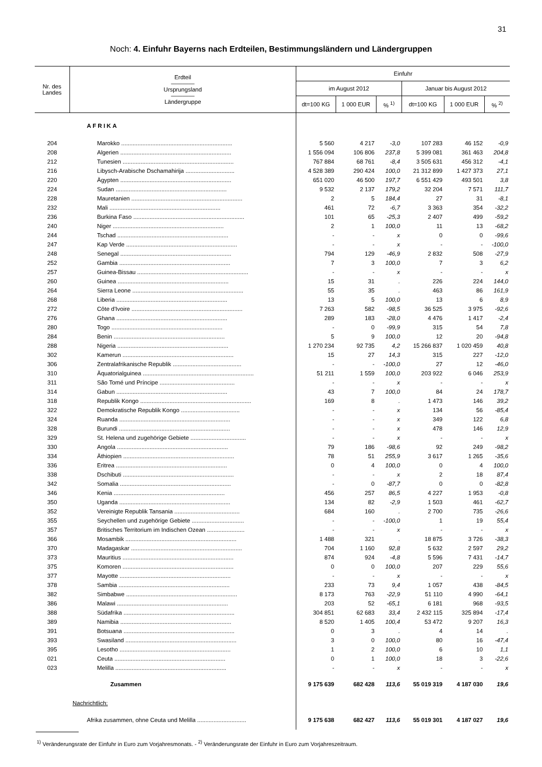31
Noch: 4. Einfuhr Bayerns nach Erdteilen, Bestimmungsländern und Ländergruppen
| Nr. des Landes | Erdteil ———— Ursprungsland ———— Ländergruppe | Einfuhr | | | | | |
| --- | --- | --- | --- | --- | --- | --- | --- |
| | | im August 2012 | | | Januar bis August 2012 | | |
| | | dt=100 KG | 1 000 EUR | % <sup>1)</sup> | dt=100 KG | 1 000 EUR | % <sup>2)</sup> |
| | AFRIKA | | | | | | |
| 204 | Marokko .................................................................... | 5 560 | 4 217 | -3,0 | 107 283 | 46 152 | -0,9 |
| 208 | Algerien .................................................................... | 1 556 094 | 106 806 | 237,8 | 5 399 081 | 361 463 | 204,8 |
| 212 | Tunesien .................................................................... | 767 884 | 68 761 | -8,4 | 3 505 631 | 456 312 | -4,1 |
| 216 | Libysch-Arabische Dschamahirija .............................. | 4 528 389 | 290 424 | 100,0 | 21 312 899 | 1 427 373 | 27,1 |
| 220 | Ägypten .................................................................... | 651 020 | 46 500 | 197,7 | 6 551 429 | 493 501 | 3,8 |
| 224 | Sudan .................................................................... | 9 532 | 2 137 | 179,2 | 32 204 | 7 571 | 111,7 |
| 228 | Mauretanien .................................................................... | 2 | 5 | 184,4 | 27 | 31 | -8,1 |
| 232 | Mali .................................................................... | 461 | 72 | -6,7 | 3 363 | 354 | -32,2 |
| 236 | Burkina Faso .................................................................... | 101 | 65 | -25,3 | 2 407 | 499 | -59,2 |
| 240 | Niger .................................................................... | 2 | 1 | 100,0 | 11 | 13 | -68,2 |
| 244 | Tschad .................................................................... | - | - | x | 0 | 0 | -99,6 |
| 247 | Kap Verde .................................................................... | - | - | x | - | - | -100,0 |
| 248 | Senegal .................................................................... | 794 | 129 | -46,9 | 2 832 | 508 | -27,9 |
| 252 | Gambia .................................................................... | 7 | 3 | 100,0 | 7 | 3 | 6,2 |
| 257 | Guinea-Bissau .................................................................... | - | - | x | - | - | x |
| 260 | Guinea .................................................................... | 15 | 31 | . | 226 | 224 | 144,0 |
| 264 | Sierra Leone .................................................................... | 55 | 35 | . | 463 | 86 | 161,9 |
| 268 | Liberia .................................................................... | 13 | 5 | 100,0 | 13 | 6 | 8,9 |
| 272 | Côte d'Ivoire .................................................................... | 7 263 | 582 | -98,5 | 36 525 | 3 975 | -92,6 |
| 276 | Ghana .................................................................... | 289 | 183 | -28,0 | 4 476 | 1 417 | -2,4 |
| 280 | Togo .................................................................... | - | 0 | -99,9 | 315 | 54 | 7,8 |
| 284 | Benin .................................................................... | 5 | 9 | 100,0 | 12 | 20 | -94,8 |
| 288 | Nigeria .................................................................... | 1 270 234 | 92 735 | 4,2 | 15 266 837 | 1 020 459 | 40,8 |
| 302 | Kamerun .................................................................... | 15 | 27 | 14,3 | 315 | 227 | -12,0 |
| 306 | Zentralafrikanische Republik .......................................... | - | - | -100,0 | 27 | 12 | -46,0 |
| 310 | Äquatorialguinea .................................................................... | 51 211 | 1 559 | 100,0 | 203 922 | 6 046 | 253,9 |
| 311 | São Tomé und Príncipe .............................................. | - | - | x | - | - | x |
| 314 | Gabun .................................................................... | 43 | 7 | 100,0 | 84 | 24 | 178,7 |
| 318 | Republik Kongo .................................................................... | 169 | 8 | . | 1 473 | 146 | 39,2 |
| 322 | Demokratische Republik Kongo .................................... | - | - | x | 134 | 56 | -85,4 |
| 324 | Ruanda .................................................................... | - | - | x | 349 | 122 | 6,8 |
| 328 | Burundi .................................................................... | - | - | x | 478 | 146 | 12,9 |
| 329 | St. Helena und zugehörige Gebiete .................................. | - | - | x | - | - | x |
| 330 | Angola .................................................................... | 79 | 186 | -98,6 | 92 | 249 | -98,2 |
| 334 | Äthiopien .................................................................... | 78 | 51 | 255,9 | 3 617 | 1 265 | -35,6 |
| 336 | Eritrea .................................................................... | 0 | 4 | 100,0 | 0 | 4 | 100,0 |
| 338 | Dschibuti .................................................................... | - | - | x | 2 | 18 | 87,4 |
| 342 | Somalia .................................................................... | - | 0 | -87,7 | 0 | 0 | -82,8 |
| 346 | Kenia .................................................................... | 456 | 257 | 86,5 | 4 227 | 1 953 | -0,8 |
| 350 | Uganda .................................................................... | 134 | 82 | -2,9 | 1 503 | 461 | -62,7 |
| 352 | Vereinigte Republik Tansania ........................................ | 684 | 160 | . | 2 700 | 735 | -26,6 |
| 355 | Seychellen und zugehörige Gebiete ................................ | - | - | -100,0 | 1 | 19 | 55,4 |
| 357 | Britisches Territorium im Indischen Ozean ....................... | - | - | x | - | - | x |
| 366 | Mosambik .................................................................... | 1 488 | 321 | . | 18 875 | 3 726 | -38,3 |
| 370 | Madagaskar .................................................................... | 704 | 1 160 | 92,8 | 5 632 | 2 597 | 29,2 |
| 373 | Mauritius .................................................................... | 874 | 924 | -4,8 | 5 596 | 7 431 | -14,7 |
| 375 | Komoren .................................................................... | 0 | 0 | 100,0 | 207 | 229 | 55,6 |
| 377 | Mayotte .................................................................... | - | - | x | - | - | x |
| 378 | Sambia .................................................................... | 233 | 73 | 9,4 | 1 057 | 438 | -84,5 |
| 382 | Simbabwe .................................................................... | 8 173 | 763 | -22,9 | 51 110 | 4 990 | -64,1 |
| 386 | Malawi .................................................................... | 203 | 52 | -65,1 | 6 181 | 968 | -93,5 |
| 388 | Südafrika .................................................................... | 304 851 | 62 683 | 33,4 | 2 432 115 | 325 894 | -17,4 |
| 389 | Namibia .................................................................... | 8 520 | 1 405 | 100,4 | 53 472 | 9 207 | 16,3 |
| 391 | Botsuana .................................................................... | 0 | 3 | . | 4 | 14 | . |
| 393 | Swasiland .................................................................... | 3 | 0 | 100,0 | 80 | 16 | -47,4 |
| 395 | Lesotho .................................................................... | 1 | 2 | 100,0 | 6 | 10 | 1,1 |
| 021 | Ceuta .................................................................... | 0 | 1 | 100,0 | 18 | 3 | -22,6 |
| 023 | Melilla .................................................................... | - | - | x | - | - | x |
| | Zusammen | 9 175 639 | 682 428 | 113,6 | 55 019 319 | 4 187 030 | 19,6 |
| | Nachrichtlich: | | | | | | |
| | Afrika zusammen, ohne Ceuta und Melilla .............................. | 9 175 638 | 682 427 | 113,6 | 55 019 301 | 4 187 027 | 19,6 |
<sup>1)</sup> Veränderungsrate der Einfuhr in Euro zum Vorjahresmonats. - <sup>2)</sup> Veränderungsrate der Einfuhr in Euro zum Vorjahreszeitraum.